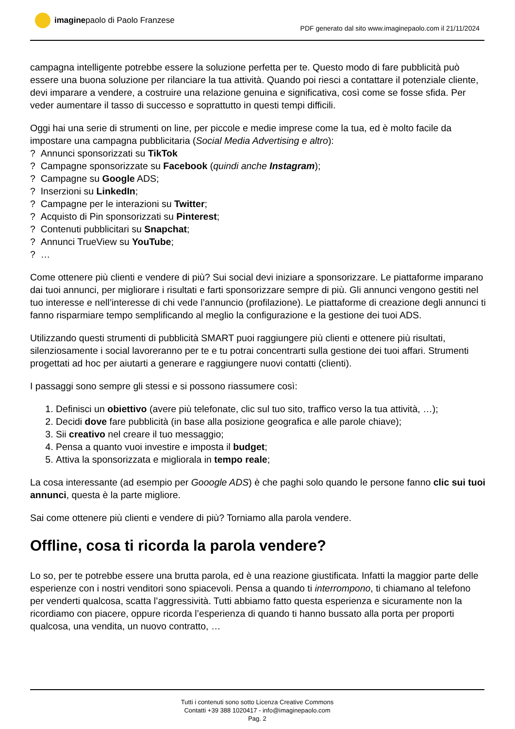imagine paolo di Paolo Franzese
PDF generato dal sito www.imaginepaolo.com il 21/11/2024
campagna intelligente potrebbe essere la soluzione perfetta per te. Questo modo di fare pubblicità può essere una buona soluzione per rilanciare la tua attività. Quando poi riesci a contattare il potenziale cliente, devi imparare a vendere, a costruire una relazione genuina e significativa, così come se fosse sfida. Per veder aumentare il tasso di successo e soprattutto in questi tempi difficili.
Oggi hai una serie di strumenti on line, per piccole e medie imprese come la tua, ed è molto facile da impostare una campagna pubblicitaria (Social Media Advertising e altro):
? Annunci sponsorizzati su TikTok
? Campagne sponsorizzate su Facebook (quindi anche Instagram);
? Campagne su Google ADS;
? Inserzioni su LinkedIn;
? Campagne per le interazioni su Twitter;
? Acquisto di Pin sponsorizzati su Pinterest;
? Contenuti pubblicitari su Snapchat;
? Annunci TrueView su YouTube;
? …
Come ottenere più clienti e vendere di più? Sui social devi iniziare a sponsorizzare. Le piattaforme imparano dai tuoi annunci, per migliorare i risultati e farti sponsorizzare sempre di più. Gli annunci vengono gestiti nel tuo interesse e nell’interesse di chi vede l’annuncio (profilazione). Le piattaforme di creazione degli annunci ti fanno risparmiare tempo semplificando al meglio la configurazione e la gestione dei tuoi ADS.
Utilizzando questi strumenti di pubblicità SMART puoi raggiungere più clienti e ottenere più risultati, silenziosamente i social lavoreranno per te e tu potrai concentrarti sulla gestione dei tuoi affari. Strumenti progettati ad hoc per aiutarti a generare e raggiungere nuovi contatti (clienti).
I passaggi sono sempre gli stessi e si possono riassumere così:
1. Definisci un obiettivo (avere più telefonate, clic sul tuo sito, traffico verso la tua attività, …);
2. Decidi dove fare pubblicità (in base alla posizione geografica e alle parole chiave);
3. Sii creativo nel creare il tuo messaggio;
4. Pensa a quanto vuoi investire e imposta il budget;
5. Attiva la sponsorizzata e migliorala in tempo reale;
La cosa interessante (ad esempio per Gooogle ADS) è che paghi solo quando le persone fanno clic sui tuoi annunci, questa è la parte migliore.
Sai come ottenere più clienti e vendere di più? Torniamo alla parola vendere.
Offline, cosa ti ricorda la parola vendere?
Lo so, per te potrebbe essere una brutta parola, ed è una reazione giustificata. Infatti la maggior parte delle esperienze con i nostri venditori sono spiacevoli. Pensa a quando ti interrompono, ti chiamano al telefono per venderti qualcosa, scatta l’aggressività. Tutti abbiamo fatto questa esperienza e sicuramente non la ricordiamo con piacere, oppure ricorda l’esperienza di quando ti hanno bussato alla porta per proporti qualcosa, una vendita, un nuovo contratto, …
Tutti i contenuti sono sotto Licenza Creative Commons
Contatti +39 388 1020417 - info@imaginepaolo.com
Pag. 2